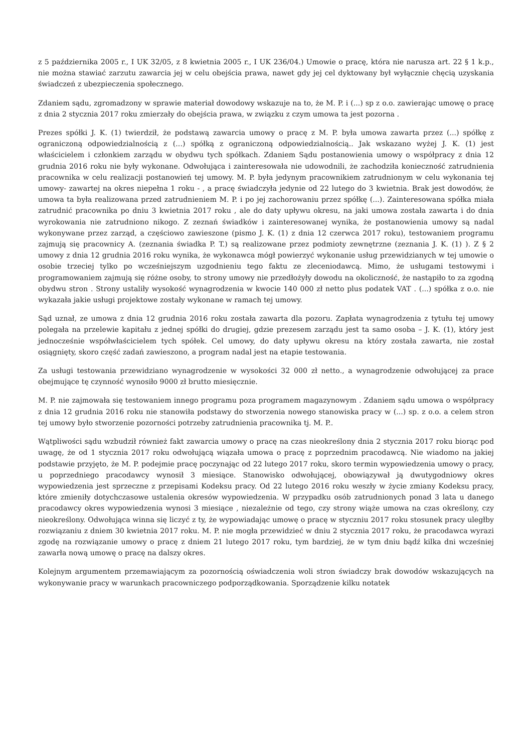z 5 października 2005 r., I UK 32/05, z 8 kwietnia 2005 r., I UK 236/04.) Umowie o pracę, która nie narusza art. 22 § 1 k.p., nie można stawiać zarzutu zawarcia jej w celu obejścia prawa, nawet gdy jej cel dyktowany był wyłącznie chęcią uzyskania świadczeń z ubezpieczenia społecznego.
Zdaniem sądu, zgromadzony w sprawie materiał dowodowy wskazuje na to, że M. P. i (...) sp z o.o. zawierając umowę o pracę z dnia 2 stycznia 2017 roku zmierzały do obejścia prawa, w związku z czym umowa ta jest pozorna .
Prezes spółki J. K. (1) twierdził, że podstawą zawarcia umowy o pracę z M. P. była umowa zawarta przez (...) spółkę z ograniczoną odpowiedzialnością z (...) spółką z ograniczoną odpowiedzialnością.. Jak wskazano wyżej J. K. (1) jest właścicielem i członkiem zarządu w obydwu tych spółkach. Zdaniem Sądu postanowienia umowy o współpracy z dnia 12 grudnia 2016 roku nie były wykonane. Odwołująca i zainteresowała nie udowodnili, że zachodziła konieczność zatrudnienia pracownika w celu realizacji postanowień tej umowy. M. P. była jedynym pracownikiem zatrudnionym w celu wykonania tej umowy- zawartej na okres niepełna 1 roku - , a pracę świadczyła jedynie od 22 lutego do 3 kwietnia. Brak jest dowodów, że umowa ta była realizowana przed zatrudnieniem M. P. i po jej zachorowaniu przez spółkę (...). Zainteresowana spółka miała zatrudnić pracownika po dniu 3 kwietnia 2017 roku , ale do daty upływu okresu, na jaki umowa została zawarta i do dnia wyrokowania nie zatrudniono nikogo. Z zeznań świadków i zainteresowanej wynika, że postanowienia umowy są nadal wykonywane przez zarząd, a częściowo zawieszone (pismo J. K. (1) z dnia 12 czerwca 2017 roku), testowaniem programu zajmują się pracownicy A. (zeznania świadka P. T.) są realizowane przez podmioty zewnętrzne (zeznania J. K. (1) ). Z § 2 umowy z dnia 12 grudnia 2016 roku wynika, że wykonawca mógł powierzyć wykonanie usług przewidzianych w tej umowie o osobie trzeciej tylko po wcześniejszym uzgodnieniu tego faktu ze zleceniodawcą. Mimo, że usługami testowymi i programowaniem zajmują się różne osoby, to strony umowy nie przedłożyły dowodu na okoliczność, że nastąpiło to za zgodną obydwu stron . Strony ustaliły wysokość wynagrodzenia w kwocie 140 000 zł netto plus podatek VAT . (...) spółka z o.o. nie wykazała jakie usługi projektowe zostały wykonane w ramach tej umowy.
Sąd uznał, ze umowa z dnia 12 grudnia 2016 roku została zawarta dla pozoru. Zapłata wynagrodzenia z tytułu tej umowy polegała na przelewie kapitału z jednej spółki do drugiej, gdzie prezesem zarządu jest ta samo osoba – J. K. (1), który jest jednocześnie współwłaścicielem tych spółek. Cel umowy, do daty upływu okresu na który została zawarta, nie został osiągnięty, skoro część zadań zawieszono, a program nadal jest na etapie testowania.
Za usługi testowania przewidziano wynagrodzenie w wysokości 32 000 zł netto., a wynagrodzenie odwołującej za prace obejmujące tę czynność wynosiło 9000 zł brutto miesięcznie.
M. P. nie zajmowała się testowaniem innego programu poza programem magazynowym . Zdaniem sądu umowa o współpracy z dnia 12 grudnia 2016 roku nie stanowiła podstawy do stworzenia nowego stanowiska pracy w (...) sp. z o.o. a celem stron tej umowy było stworzenie pozorności potrzeby zatrudnienia pracownika tj. M. P..
Wątpliwości sądu wzbudził również fakt zawarcia umowy o pracę na czas nieokreślony dnia 2 stycznia 2017 roku biorąc pod uwagę, że od 1 stycznia 2017 roku odwołującą wiązała umowa o pracę z poprzednim pracodawcą. Nie wiadomo na jakiej podstawie przyjęto, że M. P. podejmie pracę poczynając od 22 lutego 2017 roku, skoro termin wypowiedzenia umowy o pracy, u poprzedniego pracodawcy wynosił 3 miesiące. Stanowisko odwołującej, obowiązywał ją dwutygodniowy okres wypowiedzenia jest sprzeczne z przepisami Kodeksu pracy. Od 22 lutego 2016 roku weszły w życie zmiany Kodeksu pracy, które zmieniły dotychczasowe ustalenia okresów wypowiedzenia. W przypadku osób zatrudnionych ponad 3 lata u danego pracodawcy okres wypowiedzenia wynosi 3 miesiące , niezależnie od tego, czy strony wiąże umowa na czas określony, czy nieokreślony. Odwołująca winna się liczyć z ty, że wypowiadając umowę o pracę w styczniu 2017 roku stosunek pracy uległby rozwiązaniu z dniem 30 kwietnia 2017 roku. M. P. nie mogła przewidzieć w dniu 2 stycznia 2017 roku, że pracodawca wyrazi zgodę na rozwiązanie umowy o pracę z dniem 21 lutego 2017 roku, tym bardziej, że w tym dniu bądź kilka dni wcześniej zawarła nową umowę o pracę na dalszy okres.
Kolejnym argumentem przemawiającym za pozornością oświadczenia woli stron świadczy brak dowodów wskazujących na wykonywanie pracy w warunkach pracowniczego podporządkowania. Sporządzenie kilku notatek